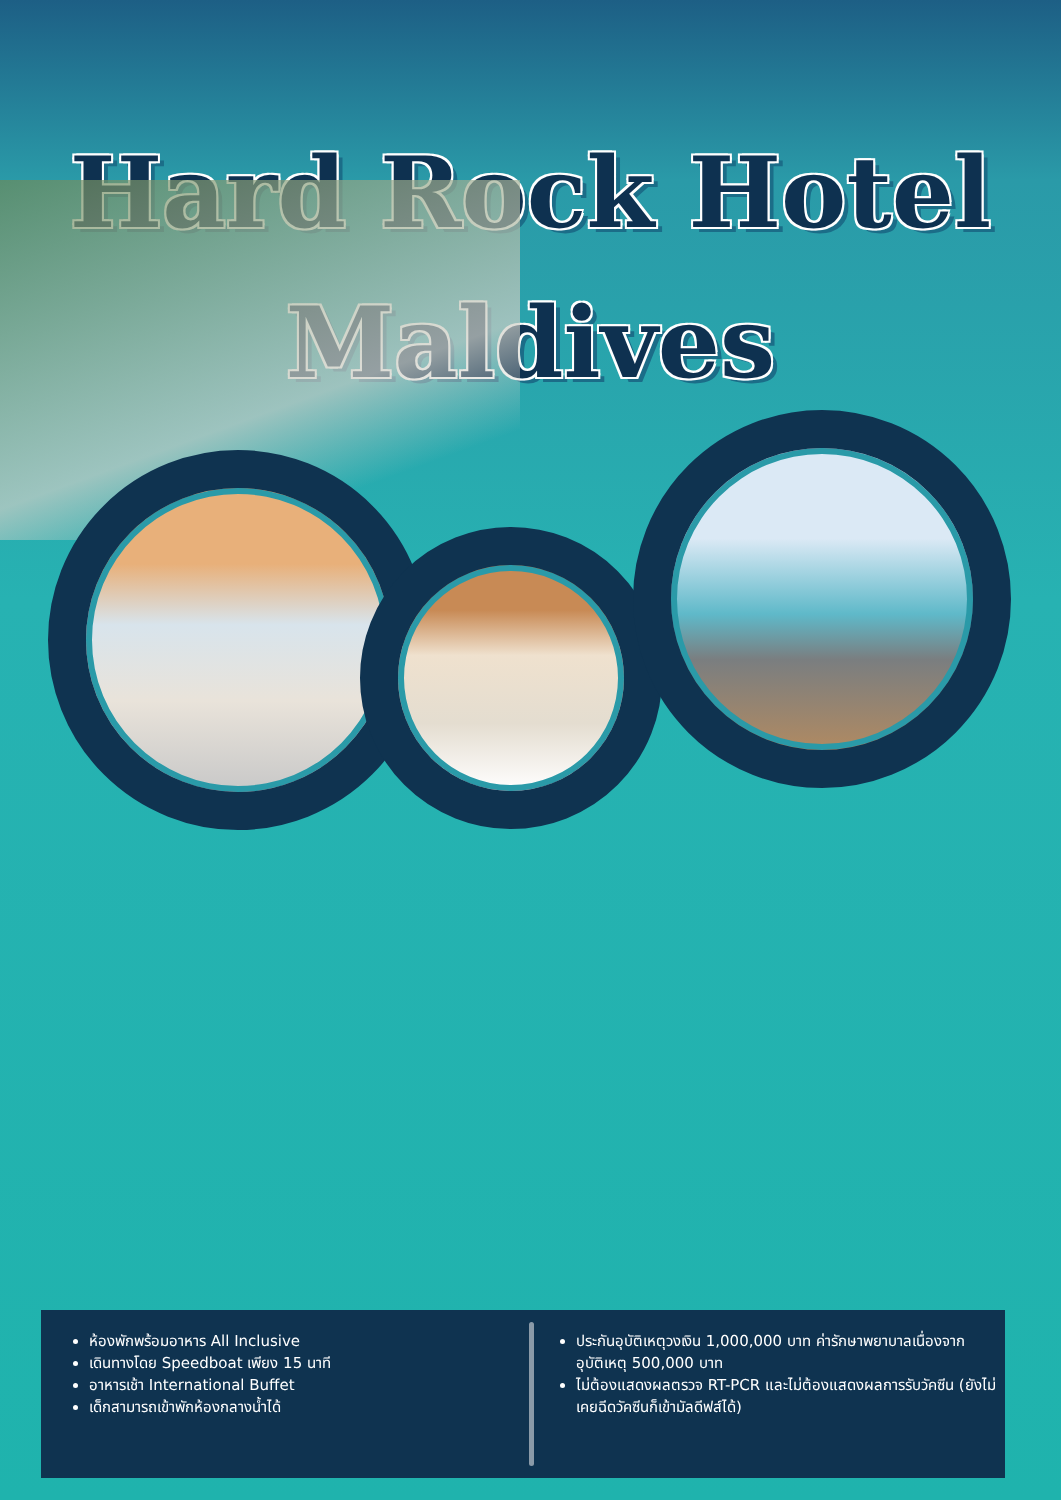Hard Rock Hotel
Maldives
ห้องพักพร้อมอาหาร All Inclusive
เดินทางโดย Speedboat เพียง 15 นาที
อาหารเช้า International Buffet
เด็กสามารถเข้าพักห้องกลางน้ำได้
ประกันอุบัติเหตุวงเงิน 1,000,000 บาท ค่ารักษาพยาบาลเนื่องจากอุบัติเหตุ 500,000 บาท
ไม่ต้องแสดงผลตรวจ RT-PCR และไม่ต้องแสดงผลการรับวัคซีน (ยังไม่เคยฉีดวัคซีนก็เข้ามัลดีฟส์ได้)